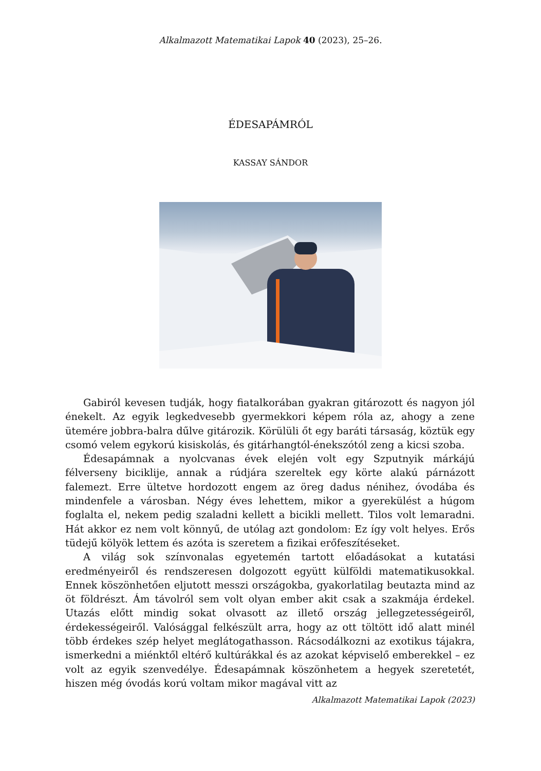Alkalmazott Matematikai Lapok 40 (2023), 25–26.
ÉDESAPÁMRÓL
KASSAY SÁNDOR
Gabiról kevesen tudják, hogy fiatalkorában gyakran gitározott és nagyon jól énekelt. Az egyik legkedvesebb gyermekkori képem róla az, ahogy a zene ütemére jobbra-balra dűlve gitározik. Körülüli őt egy baráti társaság, köztük egy csomó velem egykorú kisiskolás, és gitárhangtól-énekszótól zeng a kicsi szoba.
Édesapámnak a nyolcvanas évek elején volt egy Szputnyik márkájú félverseny biciklije, annak a rúdjára szereltek egy körte alakú párnázott falemezt. Erre ültetve hordozott engem az öreg dadus nénihez, óvodába és mindenfele a városban. Négy éves lehettem, mikor a gyerekülést a húgom foglalta el, nekem pedig szaladni kellett a bicikli mellett. Tilos volt lemaradni. Hát akkor ez nem volt könnyű, de utólag azt gondolom: Ez így volt helyes. Erős tüdejű kölyök lettem és azóta is szeretem a fizikai erőfeszítéseket.
A világ sok színvonalas egyetemén tartott előadásokat a kutatási eredményeiről és rendszeresen dolgozott együtt külföldi matematikusokkal. Ennek köszönhetően eljutott messzi országokba, gyakorlatilag beutazta mind az öt földrészt. Ám távolról sem volt olyan ember akit csak a szakmája érdekel. Utazás előtt mindig sokat olvasott az illető ország jellegzetességeiről, érdekességeiről. Valósággal felkészült arra, hogy az ott töltött idő alatt minél több érdekes szép helyet meglátogathasson. Rácsodálkozni az exotikus tájakra, ismerkedni a miénktől eltérő kultúrákkal és az azokat képviselő emberekkel – ez volt az egyik szenvedélye. Édesapámnak köszönhetem a hegyek szeretetét, hiszen még óvodás korú voltam mikor magával vitt az
Alkalmazott Matematikai Lapok (2023)